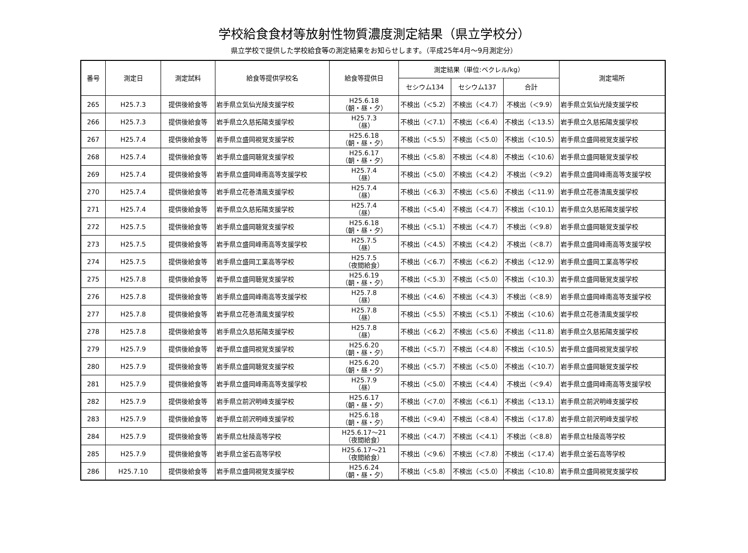学校給食食材等放射性物質濃度測定結果（県立学校分）
県立学校で提供した学校給食等の測定結果をお知らせします。（平成25年4月～9月測定分）
| 番号 | 測定日 | 測定試料 | 給食等提供学校名 | 給食等提供日 | 測定結果（単位:ベクレル/kg） | | | 測定場所 |
| --- | --- | --- | --- | --- | --- | --- | --- | --- |
| | | | | | セシウム134 | セシウム137 | 合計 | |
| 265 | H25.7.3 | 提供後給食等 | 岩手県立気仙光陵支援学校 | H25.6.18 （朝・昼・夕） | 不検出（＜5.2） | 不検出（＜4.7） | 不検出（＜9.9） | 岩手県立気仙光陵支援学校 |
| 266 | H25.7.3 | 提供後給食等 | 岩手県立久慈拓陽支援学校 | H25.7.3 （昼） | 不検出（＜7.1） | 不検出（＜6.4） | 不検出（＜13.5） | 岩手県立久慈拓陽支援学校 |
| 267 | H25.7.4 | 提供後給食等 | 岩手県立盛岡視覚支援学校 | H25.6.18 （朝・昼・夕） | 不検出（＜5.5） | 不検出（＜5.0） | 不検出（＜10.5） | 岩手県立盛岡視覚支援学校 |
| 268 | H25.7.4 | 提供後給食等 | 岩手県立盛岡聴覚支援学校 | H25.6.17 （朝・昼・夕） | 不検出（＜5.8） | 不検出（＜4.8） | 不検出（＜10.6） | 岩手県立盛岡聴覚支援学校 |
| 269 | H25.7.4 | 提供後給食等 | 岩手県立盛岡峰南高等支援学校 | H25.7.4 （昼） | 不検出（＜5.0） | 不検出（＜4.2） | 不検出（＜9.2） | 岩手県立盛岡峰南高等支援学校 |
| 270 | H25.7.4 | 提供後給食等 | 岩手県立花巻清風支援学校 | H25.7.4 （昼） | 不検出（＜6.3） | 不検出（＜5.6） | 不検出（＜11.9） | 岩手県立花巻清風支援学校 |
| 271 | H25.7.4 | 提供後給食等 | 岩手県立久慈拓陽支援学校 | H25.7.4 （昼） | 不検出（＜5.4） | 不検出（＜4.7） | 不検出（＜10.1） | 岩手県立久慈拓陽支援学校 |
| 272 | H25.7.5 | 提供後給食等 | 岩手県立盛岡聴覚支援学校 | H25.6.18 （朝・昼・夕） | 不検出（＜5.1） | 不検出（＜4.7） | 不検出（＜9.8） | 岩手県立盛岡聴覚支援学校 |
| 273 | H25.7.5 | 提供後給食等 | 岩手県立盛岡峰南高等支援学校 | H25.7.5 （昼） | 不検出（＜4.5） | 不検出（＜4.2） | 不検出（＜8.7） | 岩手県立盛岡峰南高等支援学校 |
| 274 | H25.7.5 | 提供後給食等 | 岩手県立盛岡工業高等学校 | H25.7.5 （夜間給食） | 不検出（＜6.7） | 不検出（＜6.2） | 不検出（＜12.9） | 岩手県立盛岡工業高等学校 |
| 275 | H25.7.8 | 提供後給食等 | 岩手県立盛岡聴覚支援学校 | H25.6.19 （朝・昼・夕） | 不検出（＜5.3） | 不検出（＜5.0） | 不検出（＜10.3） | 岩手県立盛岡聴覚支援学校 |
| 276 | H25.7.8 | 提供後給食等 | 岩手県立盛岡峰南高等支援学校 | H25.7.8 （昼） | 不検出（＜4.6） | 不検出（＜4.3） | 不検出（＜8.9） | 岩手県立盛岡峰南高等支援学校 |
| 277 | H25.7.8 | 提供後給食等 | 岩手県立花巻清風支援学校 | H25.7.8 （昼） | 不検出（＜5.5） | 不検出（＜5.1） | 不検出（＜10.6） | 岩手県立花巻清風支援学校 |
| 278 | H25.7.8 | 提供後給食等 | 岩手県立久慈拓陽支援学校 | H25.7.8 （昼） | 不検出（＜6.2） | 不検出（＜5.6） | 不検出（＜11.8） | 岩手県立久慈拓陽支援学校 |
| 279 | H25.7.9 | 提供後給食等 | 岩手県立盛岡視覚支援学校 | H25.6.20 （朝・昼・夕） | 不検出（＜5.7） | 不検出（＜4.8） | 不検出（＜10.5） | 岩手県立盛岡視覚支援学校 |
| 280 | H25.7.9 | 提供後給食等 | 岩手県立盛岡聴覚支援学校 | H25.6.20 （朝・昼・夕） | 不検出（＜5.7） | 不検出（＜5.0） | 不検出（＜10.7） | 岩手県立盛岡聴覚支援学校 |
| 281 | H25.7.9 | 提供後給食等 | 岩手県立盛岡峰南高等支援学校 | H25.7.9 （昼） | 不検出（＜5.0） | 不検出（＜4.4） | 不検出（＜9.4） | 岩手県立盛岡峰南高等支援学校 |
| 282 | H25.7.9 | 提供後給食等 | 岩手県立前沢明峰支援学校 | H25.6.17 （朝・昼・夕） | 不検出（＜7.0） | 不検出（＜6.1） | 不検出（＜13.1） | 岩手県立前沢明峰支援学校 |
| 283 | H25.7.9 | 提供後給食等 | 岩手県立前沢明峰支援学校 | H25.6.18 （朝・昼・夕） | 不検出（＜9.4） | 不検出（＜8.4） | 不検出（＜17.8） | 岩手県立前沢明峰支援学校 |
| 284 | H25.7.9 | 提供後給食等 | 岩手県立杜陵高等学校 | H25.6.17～21 （夜間給食） | 不検出（＜4.7） | 不検出（＜4.1） | 不検出（＜8.8） | 岩手県立杜陵高等学校 |
| 285 | H25.7.9 | 提供後給食等 | 岩手県立釜石高等学校 | H25.6.17～21 （夜間給食） | 不検出（＜9.6） | 不検出（＜7.8） | 不検出（＜17.4） | 岩手県立釜石高等学校 |
| 286 | H25.7.10 | 提供後給食等 | 岩手県立盛岡視覚支援学校 | H25.6.24 （朝・昼・夕） | 不検出（＜5.8） | 不検出（＜5.0） | 不検出（＜10.8） | 岩手県立盛岡視覚支援学校 |